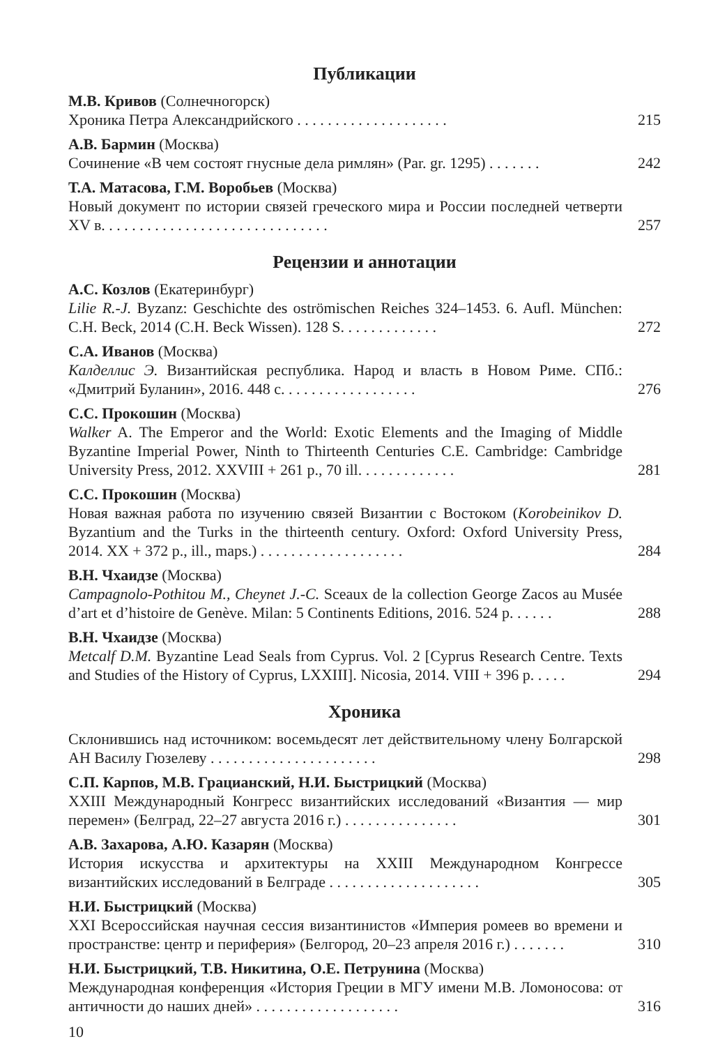Публикации
М.В. Кривов (Солнечногорск)
Хроника Петра Александрийского . . . . . . . . . . . . . . . . . . . .
215
А.В. Бармин (Москва)
Сочинение «В чем состоят гнусные дела римлян» (Par. gr. 1295) . . . . . . .
242
Т.А. Матасова, Г.М. Воробьев (Москва)
Новый документ по истории связей греческого мира и России последней четверти XV в. . . . . . . . . . . . . . . . . . . . . . . . . . . . . .
257
Рецензии и аннотации
А.С. Козлов (Екатеринбург)
Lilie R.-J. Byzanz: Geschichte des oströmischen Reiches 324–1453. 6. Aufl. München: C.H. Beck, 2014 (C.H. Beck Wissen). 128 S. . . . . . . . . . . . .
272
С.А. Иванов (Москва)
Калделлис Э. Византийская республика. Народ и власть в Новом Риме. СПб.: «Дмитрий Буланин», 2016. 448 с. . . . . . . . . . . . . . . . . .
276
С.С. Прокошин (Москва)
Walker A. The Emperor and the World: Exotic Elements and the Imaging of Middle Byzantine Imperial Power, Ninth to Thirteenth Centuries C.E. Cambridge: Cambridge University Press, 2012. XXVIII + 261 p., 70 ill. . . . . . . . . . . . .
281
С.С. Прокошин (Москва)
Новая важная работа по изучению связей Византии с Востоком (Korobeinikov D. Byzantium and the Turks in the thirteenth century. Oxford: Oxford University Press, 2014. XX + 372 p., ill., maps.) . . . . . . . . . . . . . . . . . . .
284
В.Н. Чхаидзе (Москва)
Campagnolo-Pothitou M., Cheynet J.-C. Sceaux de la collection George Zacos au Musée d’art et d’histoire de Genève. Milan: 5 Continents Editions, 2016. 524 p. . . . . .
288
В.Н. Чхаидзе (Москва)
Metcalf D.M. Byzantine Lead Seals from Cyprus. Vol. 2 [Cyprus Research Centre. Texts and Studies of the History of Cyprus, LXXIII]. Nicosia, 2014. VIII + 396 p. . . . .
294
Хроника
Склонившись над источником: восемьдесят лет действительному члену Болгарской АН Василу Гюзелеву . . . . . . . . . . . . . . . . . . . . . .
298
С.П. Карпов, М.В. Грацианский, Н.И. Быстрицкий (Москва)
XXIII Международный Конгресс византийских исследований «Византия — мир перемен» (Белград, 22–27 августа 2016 г.) . . . . . . . . . . . . . . .
301
А.В. Захарова, А.Ю. Казарян (Москва)
История искусства и архитектуры на XXIII Международном Конгрессе византийских исследований в Белграде . . . . . . . . . . . . . . . . . . . .
305
Н.И. Быстрицкий (Москва)
XXI Всероссийская научная сессия византинистов «Империя ромеев во времени и пространстве: центр и периферия» (Белгород, 20–23 апреля 2016 г.) . . . . . . .
310
Н.И. Быстрицкий, Т.В. Никитина, О.Е. Петрунина (Москва)
Международная конференция «История Греции в МГУ имени М.В. Ломоносова: от античности до наших дней» . . . . . . . . . . . . . . . . . . .
316
10